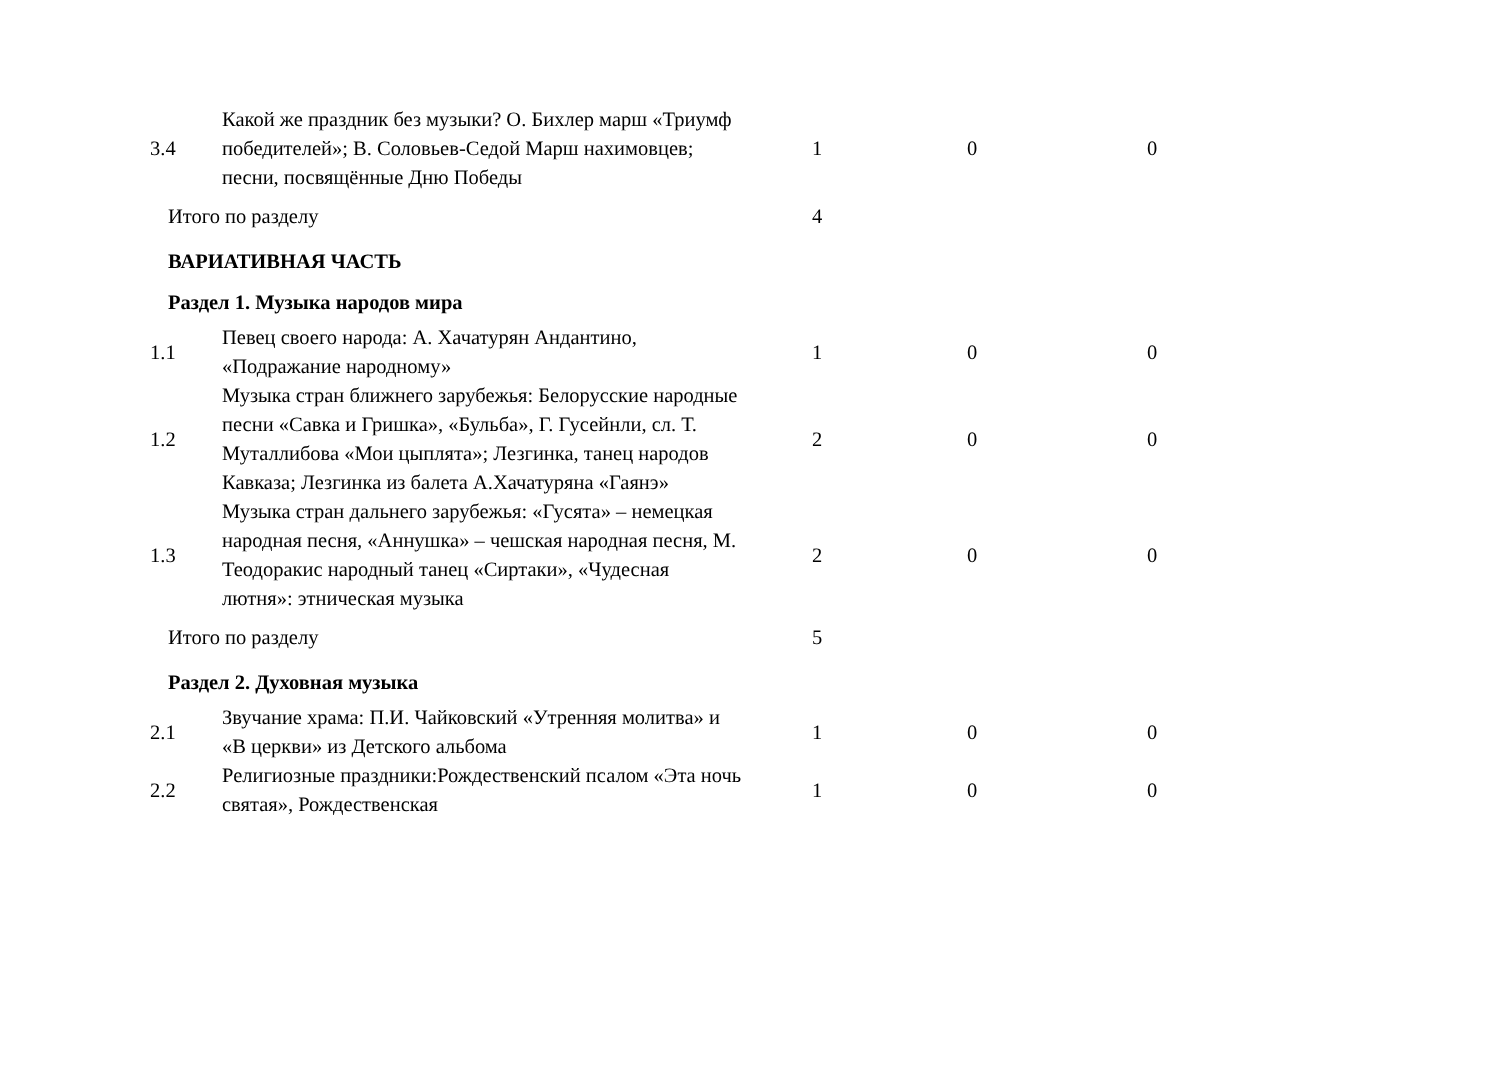| 3.4 | Какой же праздник без музыки? О. Бихлер марш «Триумф победителей»; В. Соловьев-Седой Марш нахимовцев; песни, посвящённые Дню Победы | 1 | 0 | 0 |
| Итого по разделу | | 4 | | |
| ВАРИАТИВНАЯ ЧАСТЬ | | | | |
| Раздел 1. Музыка народов мира | | | | |
| 1.1 | Певец своего народа: А. Хачатурян Андантино, «Подражание народному» | 1 | 0 | 0 |
| 1.2 | Музыка стран ближнего зарубежья: Белорусские народные песни «Савка и Гришка», «Бульба», Г. Гусейнли, сл. Т. Муталлибова «Мои цыплята»; Лезгинка, танец народов Кавказа; Лезгинка из балета А.Хачатуряна «Гаянэ» | 2 | 0 | 0 |
| 1.3 | Музыка стран дальнего зарубежья: «Гусята» – немецкая народная песня, «Аннушка» – чешская народная песня, М. Теодоракис народный танец «Сиртаки», «Чудесная лютня»: этническая музыка | 2 | 0 | 0 |
| Итого по разделу | | 5 | | |
| Раздел 2. Духовная музыка | | | | |
| 2.1 | Звучание храма: П.И. Чайковский «Утренняя молитва» и «В церкви» из Детского альбома | 1 | 0 | 0 |
| 2.2 | Религиозные праздники:Рождественский псалом «Эта ночь святая», Рождественская | 1 | 0 | 0 |